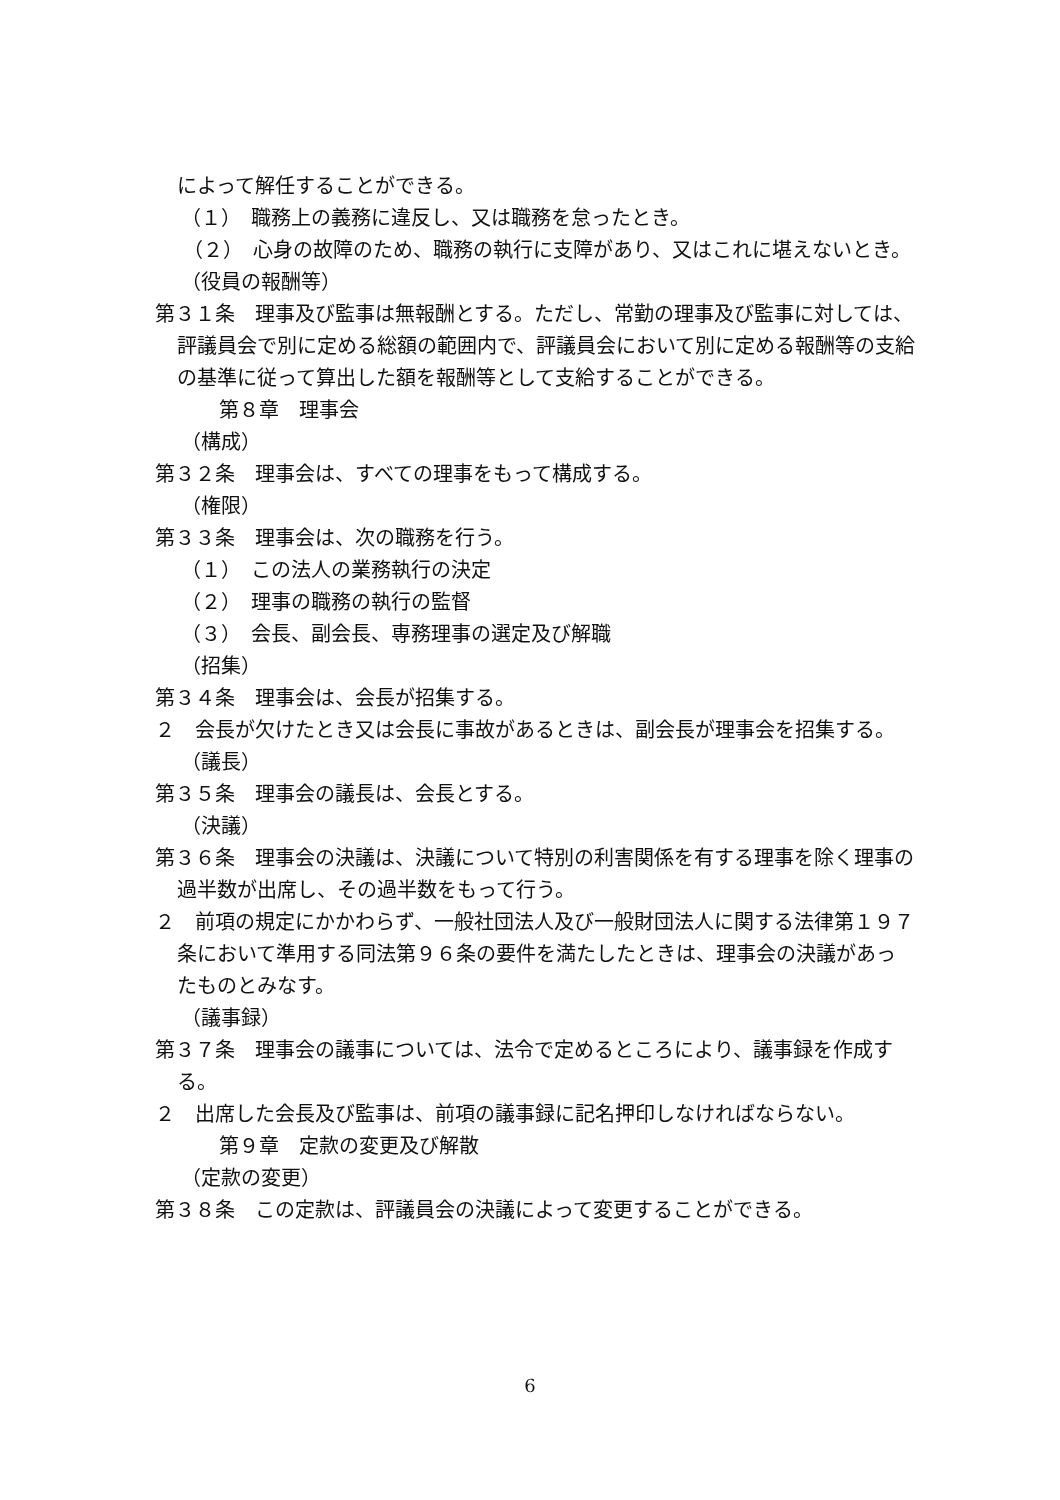によって解任することができる。
（１）　職務上の義務に違反し、又は職務を怠ったとき。
（２）　心身の故障のため、職務の執行に支障があり、又はこれに堪えないとき。
（役員の報酬等）
第３１条　理事及び監事は無報酬とする。ただし、常勤の理事及び監事に対しては、評議員会で別に定める総額の範囲内で、評議員会において別に定める報酬等の支給の基準に従って算出した額を報酬等として支給することができる。
第８章　理事会
（構成）
第３２条　理事会は、すべての理事をもって構成する。
（権限）
第３３条　理事会は、次の職務を行う。
（１）　この法人の業務執行の決定
（２）　理事の職務の執行の監督
（３）　会長、副会長、専務理事の選定及び解職
（招集）
第３４条　理事会は、会長が招集する。
２　会長が欠けたとき又は会長に事故があるときは、副会長が理事会を招集する。
（議長）
第３５条　理事会の議長は、会長とする。
（決議）
第３６条　理事会の決議は、決議について特別の利害関係を有する理事を除く理事の過半数が出席し、その過半数をもって行う。
２　前項の規定にかかわらず、一般社団法人及び一般財団法人に関する法律第１９７条において準用する同法第９６条の要件を満たしたときは、理事会の決議があったものとみなす。
（議事録）
第３７条　理事会の議事については、法令で定めるところにより、議事録を作成する。
２　出席した会長及び監事は、前項の議事録に記名押印しなければならない。
第９章　定款の変更及び解散
（定款の変更）
第３８条　この定款は、評議員会の決議によって変更することができる。
6